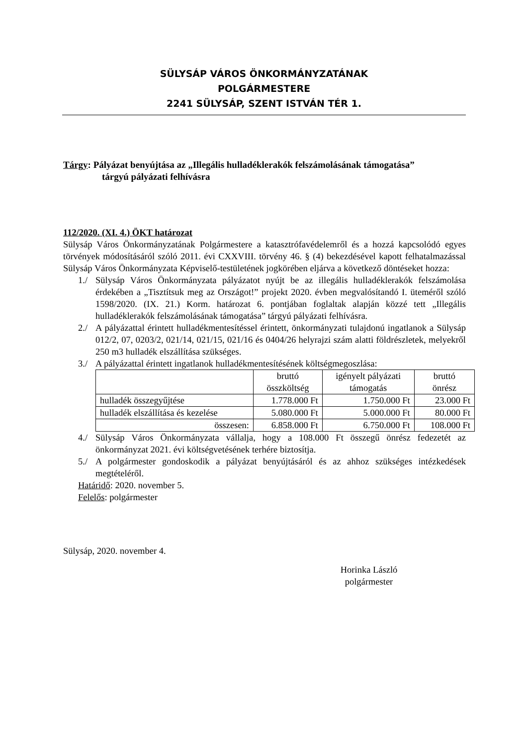SÜLYSÁP VÁROS ÖNKORMÁNYZATÁNAK
POLGÁRMESTERE
2241 SÜLYSÁP, SZENT ISTVÁN TÉR 1.
Tárgy: Pályázat benyújtása az „Illegális hulladéklerakók felszámolásának támogatása”
tárgyú pályázati felhívásra
112/2020. (XI. 4.) ÖKT határozat
Sülysáp Város Önkormányzatának Polgármestere a katasztrófavédelemről és a hozzá kapcsolódó egyes törvények módosításáról szóló 2011. évi CXXVIII. törvény 46. § (4) bekezdésével kapott felhatalmazással Sülysáp Város Önkormányzata Képviselő-testületének jogkörében eljárva a következő döntéseket hozza:
1./ Sülysáp Város Önkormányzata pályázatot nyújt be az illegális hulladéklerakók felszámolása érdekében a „Tisztítsuk meg az Országot!” projekt 2020. évben megvalósítandó I. üteméről szóló 1598/2020. (IX. 21.) Korm. határozat 6. pontjában foglaltak alapján közzé tett „Illegális hulladéklerakók felszámolásának támogatása” tárgyú pályázati felhívásra.
2./ A pályázattal érintett hulladékmentesítéssel érintett, önkormányzati tulajdonú ingatlanok a Sülysáp 012/2, 07, 0203/2, 021/14, 021/15, 021/16 és 0404/26 helyrajzi szám alatti földrészletek, melyekről 250 m3 hulladék elszállítása szükséges.
3./ A pályázattal érintett ingatlanok hulladékmentesítésének költségmegoszlása:
| | bruttó összköltség | igényelt pályázati támogatás | bruttó önrész |
| hulladék összegyűjtése | 1.778.000 Ft | 1.750.000 Ft | 23.000 Ft |
| hulladék elszállítása és kezelése | 5.080.000 Ft | 5.000.000 Ft | 80.000 Ft |
| összesen: | 6.858.000 Ft | 6.750.000 Ft | 108.000 Ft |
4./ Sülysáp Város Önkormányzata vállalja, hogy a 108.000 Ft összegű önrész fedezetét az önkormányzat 2021. évi költségvetésének terhére biztosítja.
5./ A polgármester gondoskodik a pályázat benyújtásáról és az ahhoz szükséges intézkedések megtételéről.
Határidő: 2020. november 5.
Felelős: polgármester
Sülysáp, 2020. november 4.
Horinka László
polgármester